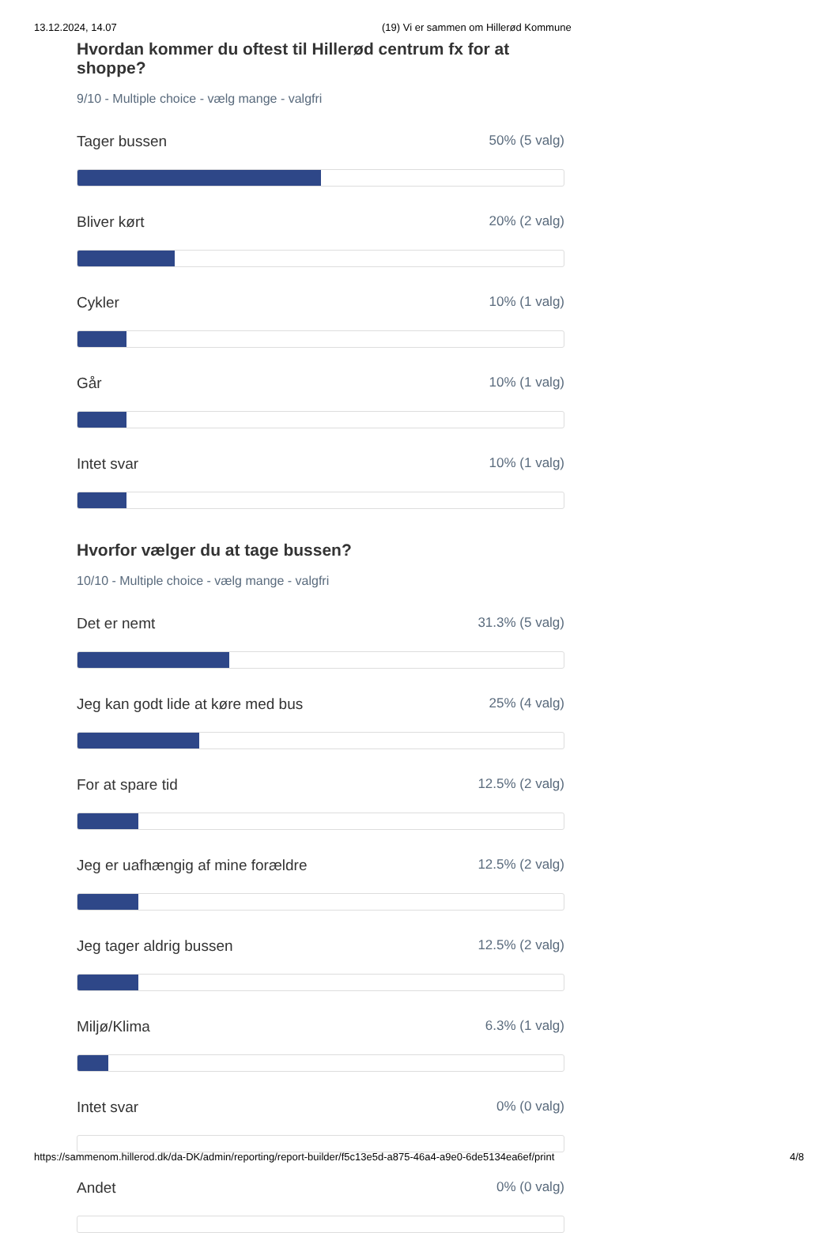13.12.2024, 14.07 (19) Vi er sammen om Hillerød Kommune
Hvordan kommer du oftest til Hillerød centrum fx for at shoppe?
9/10 - Multiple choice - vælg mange - valgfri
Tager bussen 50% (5 valg)
Bliver kørt 20% (2 valg)
Cykler 10% (1 valg)
Går 10% (1 valg)
Intet svar 10% (1 valg)
Hvorfor vælger du at tage bussen?
10/10 - Multiple choice - vælg mange - valgfri
Det er nemt 31.3% (5 valg)
Jeg kan godt lide at køre med bus 25% (4 valg)
For at spare tid 12.5% (2 valg)
Jeg er uafhængig af mine forældre 12.5% (2 valg)
Jeg tager aldrig bussen 12.5% (2 valg)
Miljø/Klima 6.3% (1 valg)
Intet svar 0% (0 valg)
Andet 0% (0 valg)
https://sammenom.hillerod.dk/da-DK/admin/reporting/report-builder/f5c13e5d-a875-46a4-a9e0-6de5134ea6ef/print 4/8